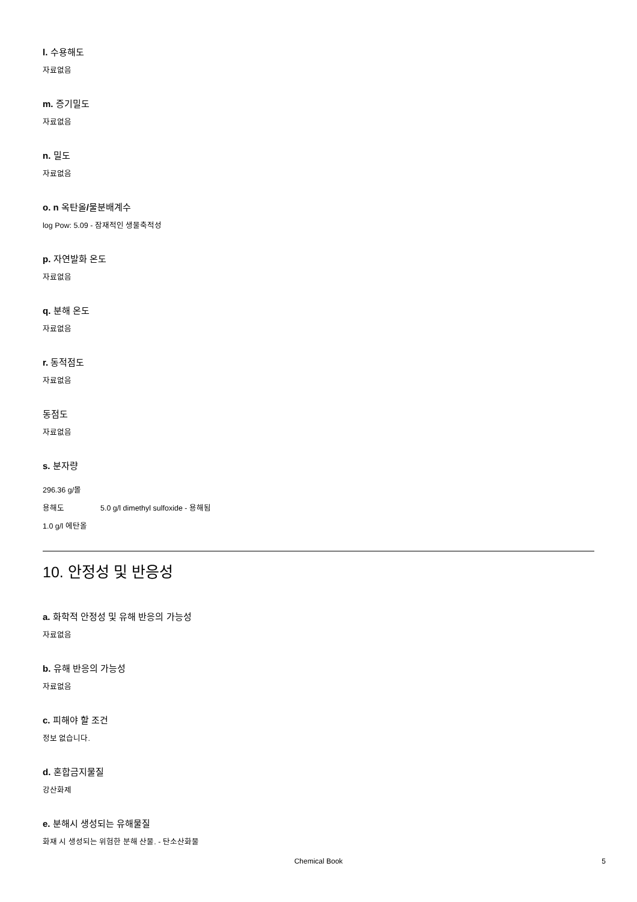l. 수용해도
자료없음
m. 증기밀도
자료없음
n. 밀도
자료없음
o. n 옥탄올/물분배계수
log Pow: 5.09 - 잠재적인 생물축적성
p. 자연발화 온도
자료없음
q. 분해 온도
자료없음
r. 동적점도
자료없음
동점도
자료없음
s. 분자량
296.36 g/몰
용해도 5.0 g/l dimethyl sulfoxide - 용해됨
1.0 g/l 에탄올
10. 안정성 및 반응성
a. 화학적 안정성 및 유해 반응의 가능성
자료없음
b. 유해 반응의 가능성
자료없음
c. 피해야 할 조건
정보 없습니다.
d. 혼합금지물질
강산화제
e. 분해시 생성되는 유해물질
화재 시 생성되는 위험한 분해 산물. - 탄소산화물
Chemical Book 5